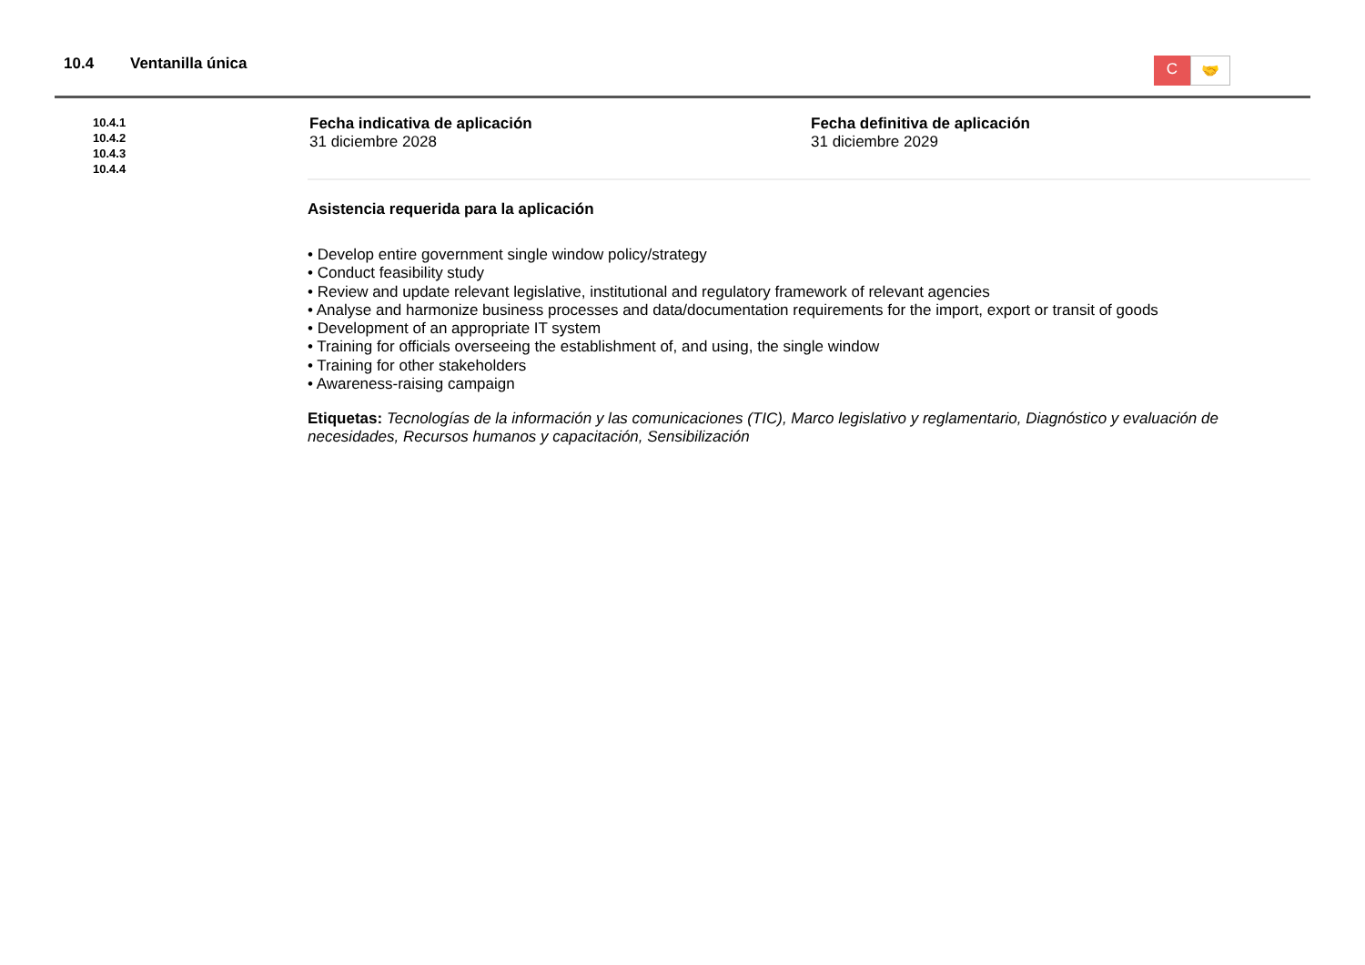10.4 Ventanilla única
C
🤝
10.4.1
10.4.2
10.4.3
10.4.4
Fecha indicativa de aplicación
31 diciembre 2028
Fecha definitiva de aplicación
31 diciembre 2029
Asistencia requerida para la aplicación
• Develop entire government single window policy/strategy
• Conduct feasibility study
• Review and update relevant legislative, institutional and regulatory framework of relevant agencies
• Analyse and harmonize business processes and data/documentation requirements for the import, export or transit of goods
• Development of an appropriate IT system
• Training for officials overseeing the establishment of, and using, the single window
• Training for other stakeholders
• Awareness-raising campaign
Etiquetas: Tecnologías de la información y las comunicaciones (TIC), Marco legislativo y reglamentario, Diagnóstico y evaluación de necesidades, Recursos humanos y capacitación, Sensibilización